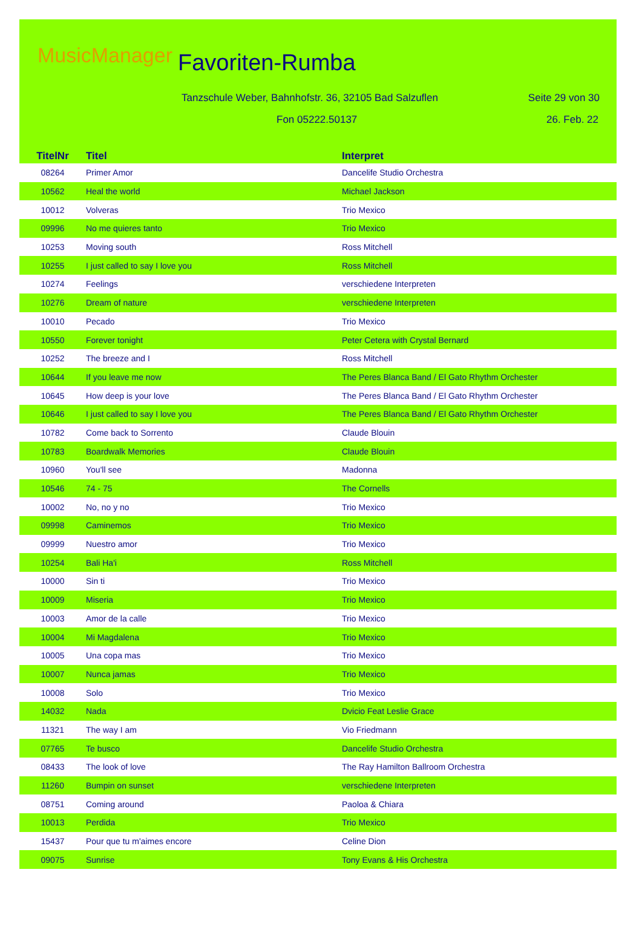MusicManager Favoriten-Rumba
Tanzschule Weber, Bahnhofstr. 36, 32105 Bad Salzuflen
Seite 29 von 30
Fon 05222.50137 26. Feb. 22
| TitelNr | Titel | Interpret |
| --- | --- | --- |
| 08264 | Primer Amor | Dancelife Studio Orchestra |
| 10562 | Heal the world | Michael Jackson |
| 10012 | Volveras | Trio Mexico |
| 09996 | No me quieres tanto | Trio Mexico |
| 10253 | Moving south | Ross Mitchell |
| 10255 | I just called to say I love you | Ross Mitchell |
| 10274 | Feelings | verschiedene Interpreten |
| 10276 | Dream of nature | verschiedene Interpreten |
| 10010 | Pecado | Trio Mexico |
| 10550 | Forever tonight | Peter Cetera with Crystal Bernard |
| 10252 | The breeze and I | Ross Mitchell |
| 10644 | If you leave me now | The Peres Blanca Band / El Gato Rhythm Orchester |
| 10645 | How deep is your love | The Peres Blanca Band / El Gato Rhythm Orchester |
| 10646 | I just called to say I love you | The Peres Blanca Band / El Gato Rhythm Orchester |
| 10782 | Come back to Sorrento | Claude Blouin |
| 10783 | Boardwalk Memories | Claude Blouin |
| 10960 | You'll see | Madonna |
| 10546 | 74 - 75 | The Cornells |
| 10002 | No, no y no | Trio Mexico |
| 09998 | Caminemos | Trio Mexico |
| 09999 | Nuestro amor | Trio Mexico |
| 10254 | Bali Ha'i | Ross Mitchell |
| 10000 | Sin ti | Trio Mexico |
| 10009 | Miseria | Trio Mexico |
| 10003 | Amor de la calle | Trio Mexico |
| 10004 | Mi Magdalena | Trio Mexico |
| 10005 | Una copa mas | Trio Mexico |
| 10007 | Nunca jamas | Trio Mexico |
| 10008 | Solo | Trio Mexico |
| 14032 | Nada | Dvicio Feat Leslie Grace |
| 11321 | The way I am | Vio Friedmann |
| 07765 | Te busco | Dancelife Studio Orchestra |
| 08433 | The look of love | The Ray Hamilton Ballroom Orchestra |
| 11260 | Bumpin on sunset | verschiedene Interpreten |
| 08751 | Coming around | Paoloa & Chiara |
| 10013 | Perdida | Trio Mexico |
| 15437 | Pour que tu m'aimes encore | Celine Dion |
| 09075 | Sunrise | Tony Evans & His Orchestra |